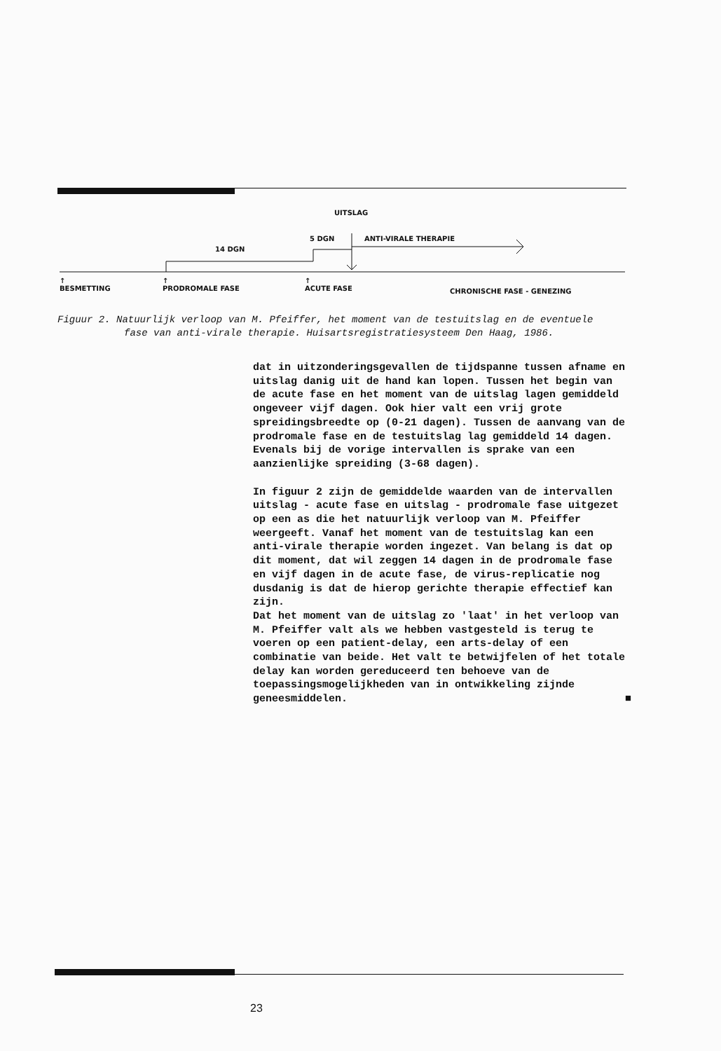UITSLAG
5 DGN ANTI-VIRALE THERAPIE
14 DGN
↑
BESMETTING
↑
PRODROMALE FASE
↑
ACUTE FASE CHRONISCHE FASE - GENEZING
Figuur 2. Natuurlijk verloop van M. Pfeiffer, het moment van de testuitslag en de eventuele fase van anti-virale therapie. Huisartsregistratiesysteem Den Haag, 1986.
dat in uitzonderingsgevallen de tijdspanne tussen afname en uitslag danig uit de hand kan lopen. Tussen het begin van de acute fase en het moment van de uitslag lagen gemiddeld ongeveer vijf dagen. Ook hier valt een vrij grote spreidingsbreedte op (0-21 dagen). Tussen de aanvang van de prodromale fase en de testuitslag lag gemiddeld 14 dagen. Evenals bij de vorige intervallen is sprake van een aanzienlijke spreiding (3-68 dagen).
In figuur 2 zijn de gemiddelde waarden van de intervallen uitslag - acute fase en uitslag - prodromale fase uitgezet op een as die het natuurlijk verloop van M. Pfeiffer weergeeft. Vanaf het moment van de testuitslag kan een anti-virale therapie worden ingezet. Van belang is dat op dit moment, dat wil zeggen 14 dagen in de prodromale fase en vijf dagen in de acute fase, de virus-replicatie nog dusdanig is dat de hierop gerichte therapie effectief kan zijn.
Dat het moment van de uitslag zo 'laat' in het verloop van M. Pfeiffer valt als we hebben vastgesteld is terug te voeren op een patient-delay, een arts-delay of een combinatie van beide. Het valt te betwijfelen of het totale delay kan worden gereduceerd ten behoeve van de toepassingsmogelijkheden van in ontwikkeling zijnde geneesmiddelen. ■
23